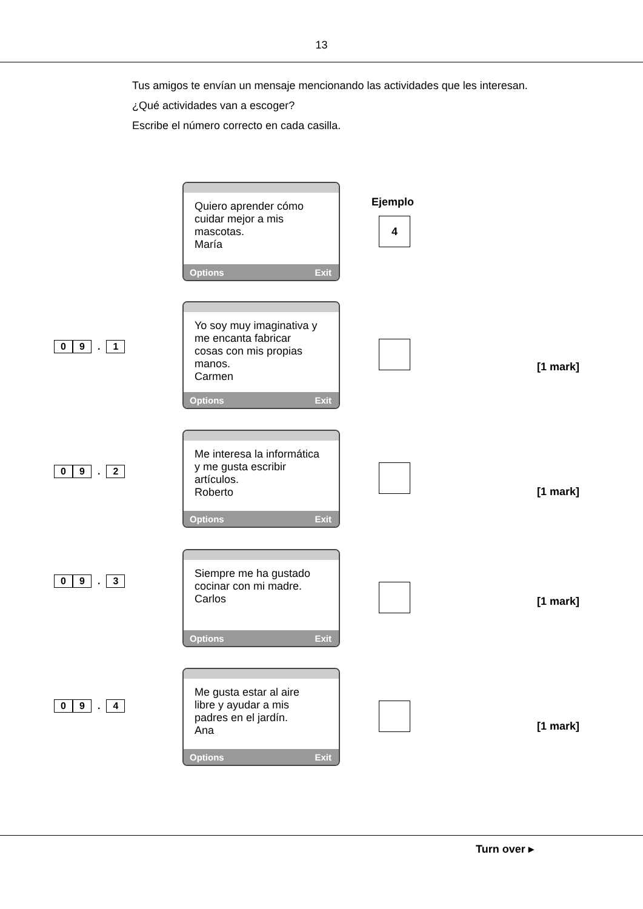13
Tus amigos te envían un mensaje mencionando las actividades que les interesan.
¿Qué actividades van a escoger?
Escribe el número correcto en cada casilla.
Quiero aprender cómo cuidar mejor a mis mascotas.
María
Options Exit
Ejemplo
4
0 9. 1
Yo soy muy imaginativa y me encanta fabricar cosas con mis propias manos.
Carmen
Options Exit
[1 mark]
0 9. 2
Me interesa la informática y me gusta escribir artículos.
Roberto
Options Exit
[1 mark]
0 9. 3
Siempre me ha gustado cocinar con mi madre.
Carlos
Options Exit
[1 mark]
0 9. 4
Me gusta estar al aire libre y ayudar a mis padres en el jardín.
Ana
Options Exit
[1 mark]
Turn over ▸